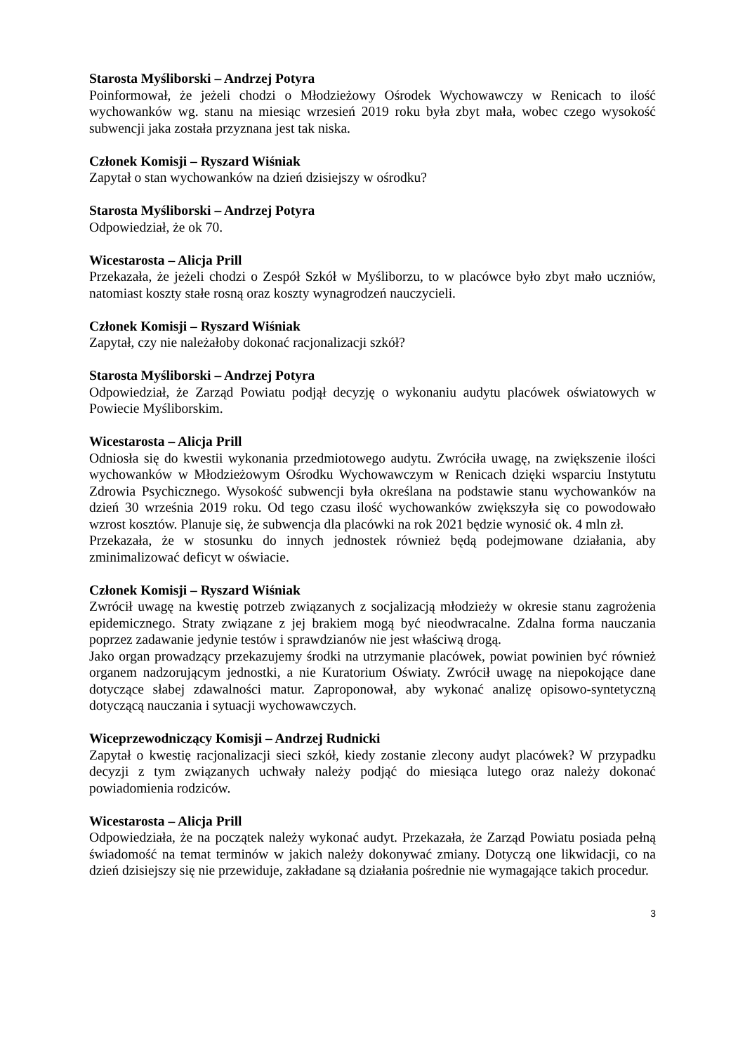Starosta Myśliborski – Andrzej Potyra
Poinformował, że jeżeli chodzi o Młodzieżowy Ośrodek Wychowawczy w Renicach to ilość wychowanków wg. stanu na miesiąc wrzesień 2019 roku była zbyt mała, wobec czego wysokość subwencji jaka została przyznana jest tak niska.
Członek Komisji – Ryszard Wiśniak
Zapytał o stan wychowanków na dzień dzisiejszy w ośrodku?
Starosta Myśliborski – Andrzej Potyra
Odpowiedział, że ok 70.
Wicestarosta – Alicja Prill
Przekazała, że jeżeli chodzi o Zespół Szkół w Myśliborzu, to w placówce było zbyt mało uczniów, natomiast koszty stałe rosną oraz koszty wynagrodzeń nauczycieli.
Członek Komisji – Ryszard Wiśniak
Zapytał, czy nie należałoby dokonać racjonalizacji szkół?
Starosta Myśliborski – Andrzej Potyra
Odpowiedział, że Zarząd Powiatu podjął decyzję o wykonaniu audytu placówek oświatowych w Powiecie Myśliborskim.
Wicestarosta – Alicja Prill
Odniosła się do kwestii wykonania przedmiotowego audytu. Zwróciła uwagę, na zwiększenie ilości wychowanków w Młodzieżowym Ośrodku Wychowawczym w Renicach dzięki wsparciu Instytutu Zdrowia Psychicznego. Wysokość subwencji była określana na podstawie stanu wychowanków na dzień 30 września 2019 roku. Od tego czasu ilość wychowanków zwiększyła się co powodowało wzrost kosztów. Planuje się, że subwencja dla placówki na rok 2021 będzie wynosić ok. 4 mln zł.
Przekazała, że w stosunku do innych jednostek również będą podejmowane działania, aby zminimalizować deficyt w oświacie.
Członek Komisji – Ryszard Wiśniak
Zwrócił uwagę na kwestię potrzeb związanych z socjalizacją młodzieży w okresie stanu zagrożenia epidemicznego. Straty związane z jej brakiem mogą być nieodwracalne. Zdalna forma nauczania poprzez zadawanie jedynie testów i sprawdzianów nie jest właściwą drogą.
Jako organ prowadzący przekazujemy środki na utrzymanie placówek, powiat powinien być również organem nadzorującym jednostki, a nie Kuratorium Oświaty. Zwrócił uwagę na niepokojące dane dotyczące słabej zdawalności matur. Zaproponował, aby wykonać analizę opisowo-syntetyczną dotyczącą nauczania i sytuacji wychowawczych.
Wiceprzewodniczący Komisji – Andrzej Rudnicki
Zapytał o kwestię racjonalizacji sieci szkół, kiedy zostanie zlecony audyt placówek? W przypadku decyzji z tym związanych uchwały należy podjąć do miesiąca lutego oraz należy dokonać powiadomienia rodziców.
Wicestarosta – Alicja Prill
Odpowiedziała, że na początek należy wykonać audyt. Przekazała, że Zarząd Powiatu posiada pełną świadomość na temat terminów w jakich należy dokonywać zmiany. Dotyczą one likwidacji, co na dzień dzisiejszy się nie przewiduje, zakładane są działania pośrednie nie wymagające takich procedur.
3